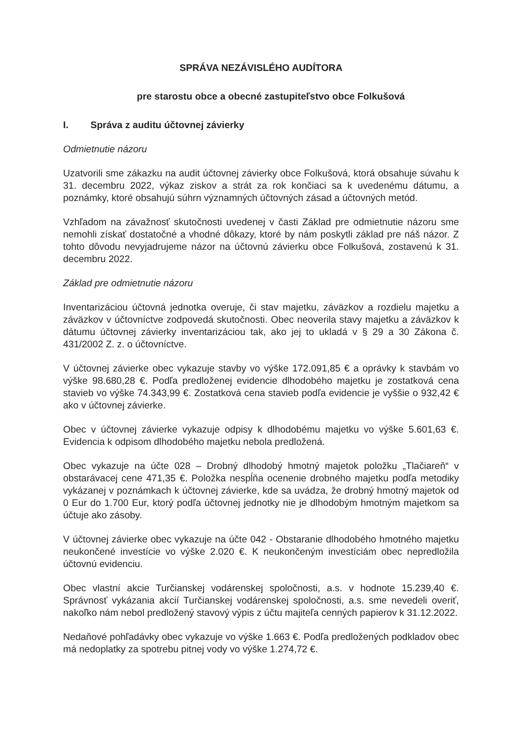SPRÁVA NEZÁVISLÉHO AUDÍTORA
pre starostu obce a obecné zastupiteľstvo obce Folkušová
I. Správa z auditu účtovnej závierky
Odmietnutie názoru
Uzatvorili sme zákazku na audit účtovnej závierky obce Folkušová, ktorá obsahuje súvahu k 31. decembru 2022, výkaz ziskov a strát za rok končiaci sa k uvedenému dátumu, a poznámky, ktoré obsahujú súhrn významných účtovných zásad a účtovných metód.
Vzhľadom na závažnosť skutočnosti uvedenej v časti Základ pre odmietnutie názoru sme nemohli získať dostatočné a vhodné dôkazy, ktoré by nám poskytli základ pre náš názor. Z tohto dôvodu nevyjadrujeme názor na účtovnú závierku obce Folkušová, zostavenú k 31. decembru 2022.
Základ pre odmietnutie názoru
Inventarizáciou účtovná jednotka overuje, či stav majetku, záväzkov a rozdielu majetku a záväzkov v účtovníctve zodpovedá skutočnosti. Obec neoverila stavy majetku a záväzkov k dátumu účtovnej závierky inventarizáciou tak, ako jej to ukladá v § 29 a 30 Zákona č. 431/2002 Z. z. o účtovníctve.
V účtovnej závierke obec vykazuje stavby vo výške 172.091,85 € a oprávky k stavbám vo výške 98.680,28 €. Podľa predloženej evidencie dlhodobého majetku je zostatková cena stavieb vo výške 74.343,99 €. Zostatková cena stavieb podľa evidencie je vyššie o 932,42 € ako v účtovnej závierke.
Obec v účtovnej závierke vykazuje odpisy k dlhodobému majetku vo výške 5.601,63 €. Evidencia k odpisom dlhodobého majetku nebola predložená.
Obec vykazuje na účte 028 – Drobný dlhodobý hmotný majetok položku „Tlačiareň“ v obstarávacej cene 471,35 €. Položka nespĺňa ocenenie drobného majetku podľa metodiky vykázanej v poznámkach k účtovnej závierke, kde sa uvádza, že drobný hmotný majetok od 0 Eur do 1.700 Eur, ktorý podľa účtovnej jednotky nie je dlhodobým hmotným majetkom sa účtuje ako zásoby.
V účtovnej závierke obec vykazuje na účte 042 - Obstaranie dlhodobého hmotného majetku neukončené investície vo výške 2.020 €. K neukončeným investíciám obec nepredložila účtovnú evidenciu.
Obec vlastní akcie Turčianskej vodárenskej spoločnosti, a.s. v hodnote 15.239,40 €. Správnosť vykázania akcií Turčianskej vodárenskej spoločnosti, a.s. sme nevedeli overiť, nakoľko nám nebol predložený stavový výpis z účtu majiteľa cenných papierov k 31.12.2022.
Nedaňové pohľadávky obec vykazuje vo výške 1.663 €. Podľa predložených podkladov obec má nedoplatky za spotrebu pitnej vody vo výške 1.274,72 €.